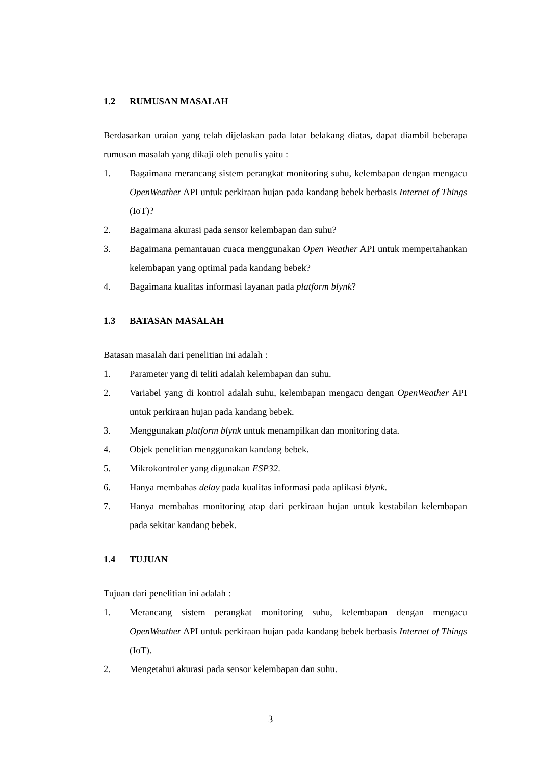1.2 RUMUSAN MASALAH
Berdasarkan uraian yang telah dijelaskan pada latar belakang diatas, dapat diambil beberapa rumusan masalah yang dikaji oleh penulis yaitu :
1. Bagaimana merancang sistem perangkat monitoring suhu, kelembapan dengan mengacu OpenWeather API untuk perkiraan hujan pada kandang bebek berbasis Internet of Things (IoT)?
2. Bagaimana akurasi pada sensor kelembapan dan suhu?
3. Bagaimana pemantauan cuaca menggunakan Open Weather API untuk mempertahankan kelembapan yang optimal pada kandang bebek?
4. Bagaimana kualitas informasi layanan pada platform blynk?
1.3 BATASAN MASALAH
Batasan masalah dari penelitian ini adalah :
1. Parameter yang di teliti adalah kelembapan dan suhu.
2. Variabel yang di kontrol adalah suhu, kelembapan mengacu dengan OpenWeather API untuk perkiraan hujan pada kandang bebek.
3. Menggunakan platform blynk untuk menampilkan dan monitoring data.
4. Objek penelitian menggunakan kandang bebek.
5. Mikrokontroler yang digunakan ESP32.
6. Hanya membahas delay pada kualitas informasi pada aplikasi blynk.
7. Hanya membahas monitoring atap dari perkiraan hujan untuk kestabilan kelembapan pada sekitar kandang bebek.
1.4 TUJUAN
Tujuan dari penelitian ini adalah :
1. Merancang sistem perangkat monitoring suhu, kelembapan dengan mengacu OpenWeather API untuk perkiraan hujan pada kandang bebek berbasis Internet of Things (IoT).
2. Mengetahui akurasi pada sensor kelembapan dan suhu.
3